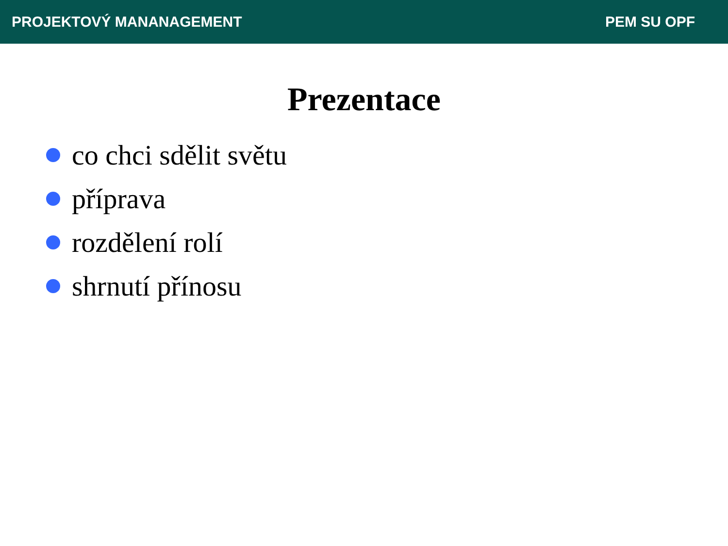PROJEKTOVÝ MANANAGEMENT PEM SU OPF
Prezentace
co chci sdělit světu
příprava
rozdělení rolí
shrnutí přínosu